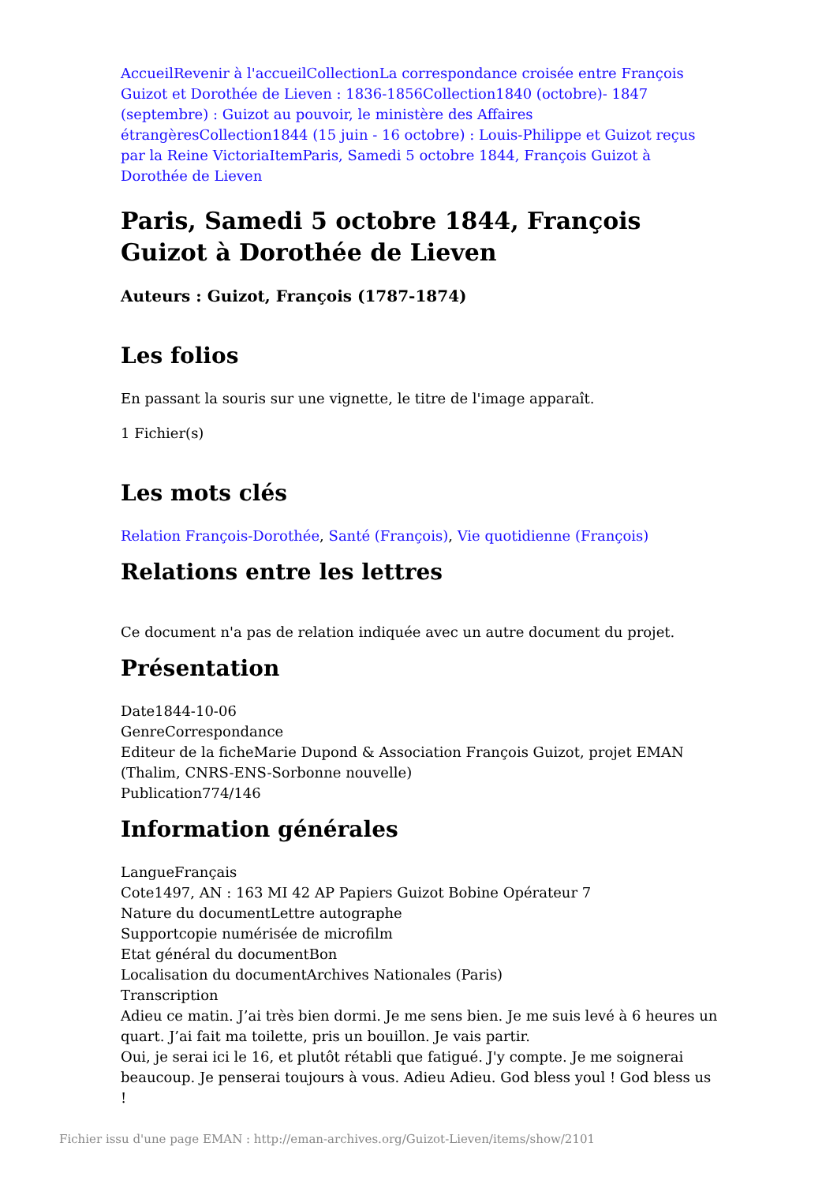Accueil Revenir à l'accueil Collection La correspondance croisée entre François Guizot et Dorothée de Lieven : 1836-1856 Collection 1840 (octobre)- 1847 (septembre) : Guizot au pouvoir, le ministère des Affaires étrangères Collection 1844 (15 juin - 16 octobre) : Louis-Philippe et Guizot reçus par la Reine Victoria Item Paris, Samedi 5 octobre 1844, François Guizot à Dorothée de Lieven
Paris, Samedi 5 octobre 1844, François Guizot à Dorothée de Lieven
Auteurs : Guizot, François (1787-1874)
Les folios
En passant la souris sur une vignette, le titre de l'image apparaît.
1 Fichier(s)
Les mots clés
Relation François-Dorothée, Santé (François), Vie quotidienne (François)
Relations entre les lettres
Ce document n'a pas de relation indiquée avec un autre document du projet.
Présentation
Date1844-10-06
GenreCorrespondance
Editeur de la ficheMarie Dupond & Association François Guizot, projet EMAN (Thalim, CNRS-ENS-Sorbonne nouvelle)
Publication774/146
Information générales
LangueFrançais
Cote1497, AN : 163 MI 42 AP Papiers Guizot Bobine Opérateur 7
Nature du documentLettre autographe
Supportcopie numérisée de microfilm
Etat général du documentBon
Localisation du documentArchives Nationales (Paris)
Transcription
Adieu ce matin. J’ai très bien dormi. Je me sens bien. Je me suis levé à 6 heures un quart. J’ai fait ma toilette, pris un bouillon. Je vais partir.
Oui, je serai ici le 16, et plutôt rétabli que fatigué. J'y compte. Je me soignerai beaucoup. Je penserai toujours à vous. Adieu Adieu. God bless youl ! God bless us !
Fichier issu d'une page EMAN : http://eman-archives.org/Guizot-Lieven/items/show/2101